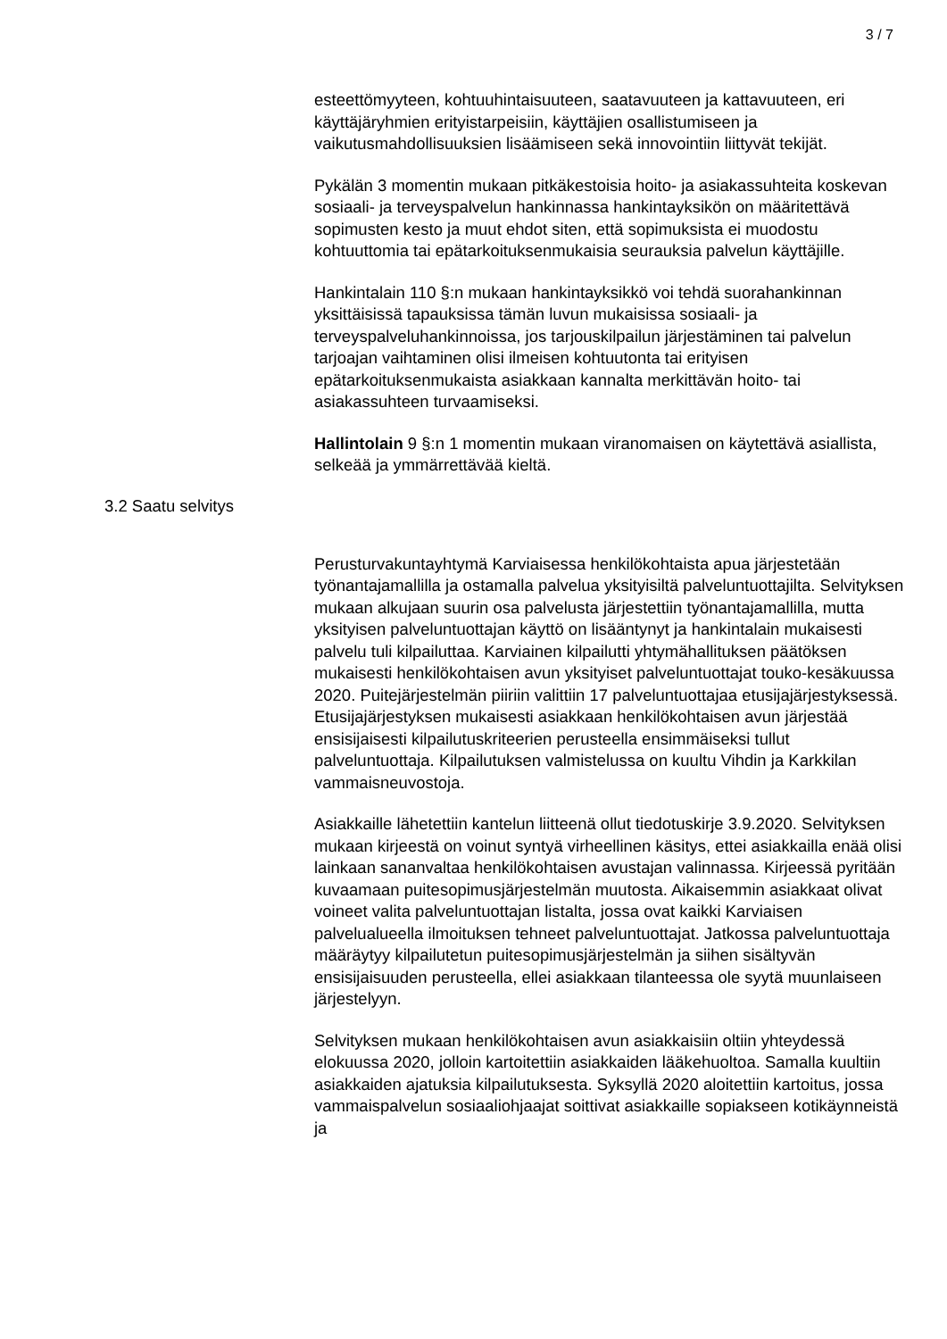3 / 7
esteettömyyteen, kohtuuhintaisuuteen, saatavuuteen ja kattavuuteen, eri käyttäjäryhmien erityistarpeisiin, käyttäjien osallistumiseen ja vaikutusmahdollisuuksien lisäämiseen sekä innovointiin liittyvät tekijät.
Pykälän 3 momentin mukaan pitkäkestoisia hoito- ja asiakassuhteita koskevan sosiaali- ja terveyspalvelun hankinnassa hankintayksikön on määritettävä sopimusten kesto ja muut ehdot siten, että sopimuksista ei muodostu kohtuuttomia tai epätarkoituksenmukaisia seurauksia palvelun käyttäjille.
Hankintalain 110 §:n mukaan hankintayksikkö voi tehdä suorahankinnan yksittäisissä tapauksissa tämän luvun mukaisissa sosiaali- ja terveyspalveluhankinnoissa, jos tarjouskilpailun järjestäminen tai palvelun tarjoajan vaihtaminen olisi ilmeisen kohtuutonta tai erityisen epätarkoituksenmukaista asiakkaan kannalta merkittävän hoito- tai asiakassuhteen turvaamiseksi.
Hallintolain 9 §:n 1 momentin mukaan viranomaisen on käytettävä asiallista, selkeää ja ymmärrettävää kieltä.
3.2 Saatu selvitys
Perusturvakuntayhtymä Karviaisessa henkilökohtaista apua järjestetään työnantajamallilla ja ostamalla palvelua yksityisiltä palveluntuottajilta. Selvityksen mukaan alkujaan suurin osa palvelusta järjestettiin työnantajamallilla, mutta yksityisen palveluntuottajan käyttö on lisääntynyt ja hankintalain mukaisesti palvelu tuli kilpailuttaa. Karviainen kilpailutti yhtymähallituksen päätöksen mukaisesti henkilökohtaisen avun yksityiset palveluntuottajat touko-kesäkuussa 2020. Puitejärjestelmän piiriin valittiin 17 palveluntuottajaa etusijajärjestyksessä. Etusijajärjestyksen mukaisesti asiakkaan henkilökohtaisen avun järjestää ensisijaisesti kilpailutuskriteerien perusteella ensimmäiseksi tullut palveluntuottaja. Kilpailutuksen valmistelussa on kuultu Vihdin ja Karkkilan vammaisneuvostoja.
Asiakkaille lähetettiin kantelun liitteenä ollut tiedotuskirje 3.9.2020. Selvityksen mukaan kirjeestä on voinut syntyä virheellinen käsitys, ettei asiakkailla enää olisi lainkaan sananvaltaa henkilökohtaisen avustajan valinnassa. Kirjeessä pyritään kuvaamaan puitesopimusjärjestelmän muutosta. Aikaisemmin asiakkaat olivat voineet valita palveluntuottajan listalta, jossa ovat kaikki Karviaisen palvelualueella ilmoituksen tehneet palveluntuottajat. Jatkossa palveluntuottaja määräytyy kilpailutetun puitesopimusjärjestelmän ja siihen sisältyvän ensisijaisuuden perusteella, ellei asiakkaan tilanteessa ole syytä muunlaiseen järjestelyyn.
Selvityksen mukaan henkilökohtaisen avun asiakkaisiin oltiin yhteydessä elokuussa 2020, jolloin kartoitettiin asiakkaiden lääkehuoltoa. Samalla kuultiin asiakkaiden ajatuksia kilpailutuksesta. Syksyllä 2020 aloitettiin kartoitus, jossa vammaispalvelun sosiaaliohjaajat soittivat asiakkaille sopiakseen kotikäynneistä ja